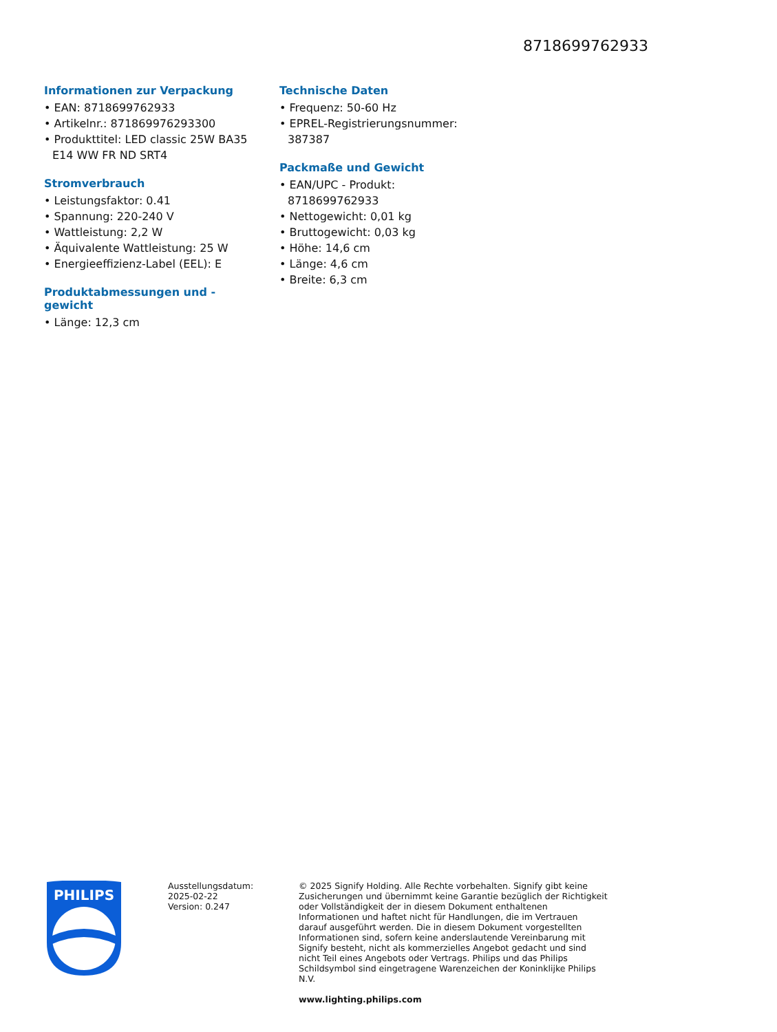8718699762933
Informationen zur Verpackung
• EAN: 8718699762933
• Artikelnr.: 871869976293300
• Produkttitel: LED classic 25W BA35 E14 WW FR ND SRT4
Stromverbrauch
• Leistungsfaktor: 0.41
• Spannung: 220-240 V
• Wattleistung: 2,2 W
• Äquivalente Wattleistung: 25 W
• Energieeffizienz-Label (EEL): E
Produktabmessungen und -gewicht
• Länge: 12,3 cm
Technische Daten
• Frequenz: 50-60 Hz
• EPREL-Registrierungsnummer: 387387
Packmaße und Gewicht
• EAN/UPC - Produkt: 8718699762933
• Nettogewicht: 0,01 kg
• Bruttogewicht: 0,03 kg
• Höhe: 14,6 cm
• Länge: 4,6 cm
• Breite: 6,3 cm
PHILIPS
Ausstellungsdatum:
2025-02-22
Version: 0.247
© 2025 Signify Holding. Alle Rechte vorbehalten. Signify gibt keine Zusicherungen und übernimmt keine Garantie bezüglich der Richtigkeit oder Vollständigkeit der in diesem Dokument enthaltenen Informationen und haftet nicht für Handlungen, die im Vertrauen darauf ausgeführt werden. Die in diesem Dokument vorgestellten Informationen sind, sofern keine anderslautende Vereinbarung mit Signify besteht, nicht als kommerzielles Angebot gedacht und sind nicht Teil eines Angebots oder Vertrags. Philips und das Philips Schildsymbol sind eingetragene Warenzeichen der Koninklijke Philips N.V.
www.lighting.philips.com